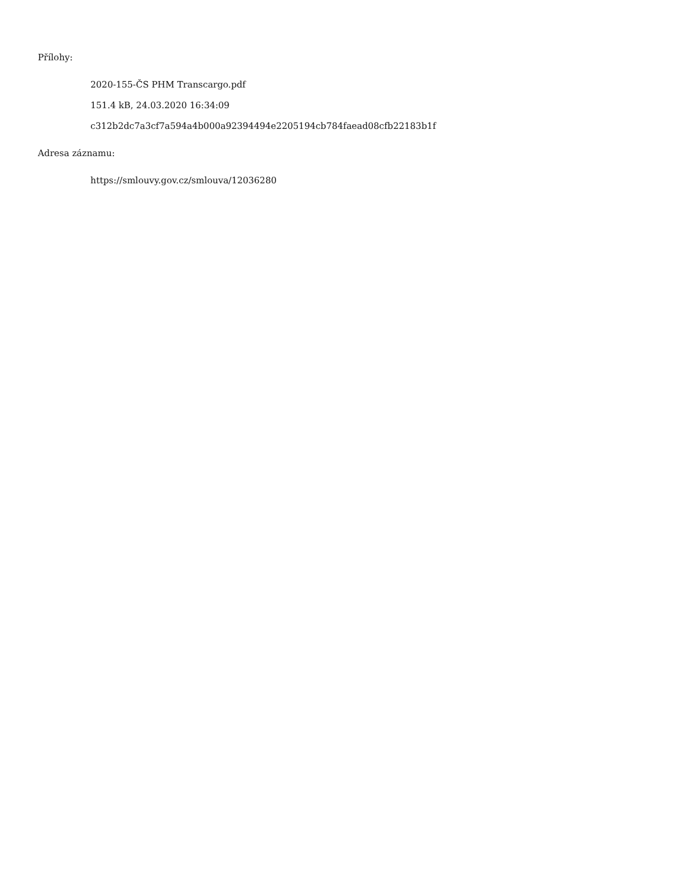Přílohy:
2020-155-ČS PHM Transcargo.pdf
151.4 kB, 24.03.2020 16:34:09
c312b2dc7a3cf7a594a4b000a92394494e2205194cb784faead08cfb22183b1f
Adresa záznamu:
https://smlouvy.gov.cz/smlouva/12036280